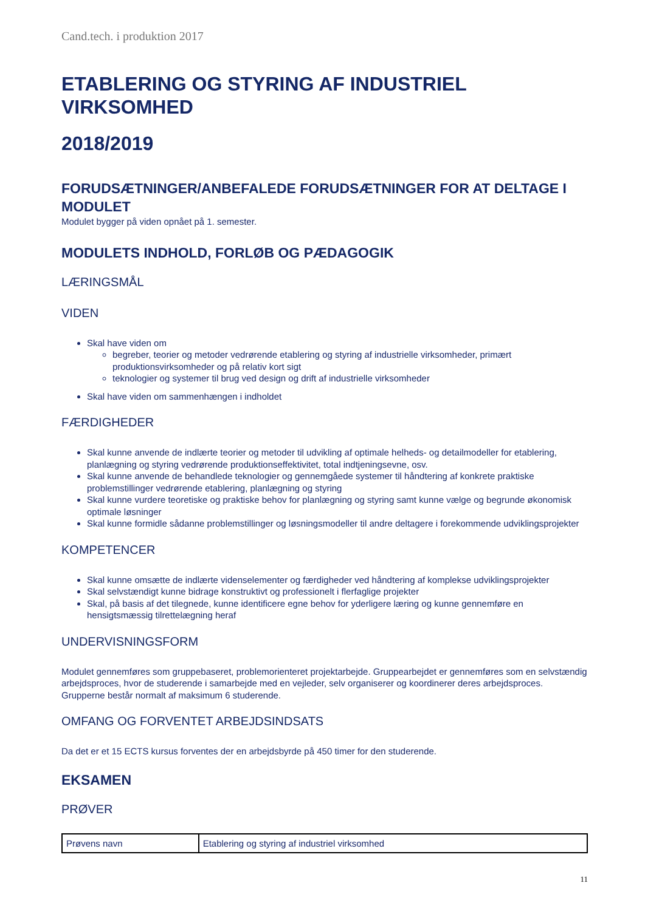Cand.tech. i produktion 2017
ETABLERING OG STYRING AF INDUSTRIEL VIRKSOMHED
2018/2019
FORUDSÆTNINGER/ANBEFALEDE FORUDSÆTNINGER FOR AT DELTAGE I MODULET
Modulet bygger på viden opnået på 1. semester.
MODULETS INDHOLD, FORLØB OG PÆDAGOGIK
LÆRINGSMÅL
VIDEN
Skal have viden om
begreber, teorier og metoder vedrørende etablering og styring af industrielle virksomheder, primært produktionsvirksomheder og på relativ kort sigt
teknologier og systemer til brug ved design og drift af industrielle virksomheder
Skal have viden om sammenhængen i indholdet
FÆRDIGHEDER
Skal kunne anvende de indlærte teorier og metoder til udvikling af optimale helheds- og detailmodeller for etablering, planlægning og styring vedrørende produktionseffektivitet, total indtjeningsevne, osv.
Skal kunne anvende de behandlede teknologier og gennemgåede systemer til håndtering af konkrete praktiske problemstillinger vedrørende etablering, planlægning og styring
Skal kunne vurdere teoretiske og praktiske behov for planlægning og styring samt kunne vælge og begrunde økonomisk optimale løsninger
Skal kunne formidle sådanne problemstillinger og løsningsmodeller til andre deltagere i forekommende udviklingsprojekter
KOMPETENCER
Skal kunne omsætte de indlærte videnselementer og færdigheder ved håndtering af komplekse udviklingsprojekter
Skal selvstændigt kunne bidrage konstruktivt og professionelt i flerfaglige projekter
Skal, på basis af det tilegnede, kunne identificere egne behov for yderligere læring og kunne gennemføre en hensigtsmæssig tilrettelægning heraf
UNDERVISNINGSFORM
Modulet gennemføres som gruppebaseret, problemorienteret projektarbejde. Gruppearbejdet er gennemføres som en selvstændig arbejdsproces, hvor de studerende i samarbejde med en vejleder, selv organiserer og koordinerer deres arbejdsproces. Grupperne består normalt af maksimum 6 studerende.
OMFANG OG FORVENTET ARBEJDSINDSATS
Da det er et 15 ECTS kursus forventes der en arbejdsbyrde på 450 timer for den studerende.
EKSAMEN
PRØVER
| Prøvens navn | Etablering og styring af industriel virksomhed |
11